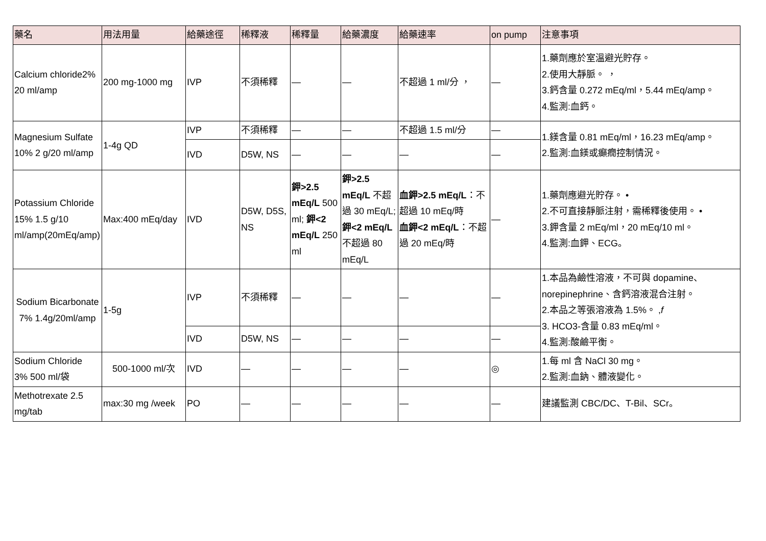| 藥名 | 用法用量 | 給藥途徑 | 稀釋液 | 稀釋量 | 給藥濃度 | 給藥速率 | on pump | 注意事項 |
| --- | --- | --- | --- | --- | --- | --- | --- | --- |
| Calcium chloride2% 20 ml/amp | 200 mg-1000 mg | IVP | 不須稀釋 | — | — | 不超過 1 ml/分 ， | — | 1.藥劑應於室溫避光貯存。 2.使用大靜脈。 ， 3.鈣含量 0.272 mEq/ml，5.44 mEq/amp。 4.監測:血鈣。 |
| Magnesium Sulfate 10% 2 g/20 ml/amp | 1-4g QD | IVP | 不須稀釋 | — | — | 不超過 1.5 ml/分 | — | 1.鎂含量 0.81 mEq/ml，16.23 mEq/amp。 2.監測:血鎂或癲癇控制情況。 |
| | | IVD | D5W, NS | — | — | — | — | |
| Potassium Chloride 15% 1.5 g/10 ml/amp(20mEq/amp) | Max:400 mEq/day | IVD | D5W, D5S, NS | 鉀>2.5 mEq/L 500 ml; 鉀<2 mEq/L 250 ml | 鉀>2.5 mEq/L 不超過 30 mEq/L; 鉀<2 mEq/L 不超過 80 mEq/L | 血鉀>2.5 mEq/L ：不超過 10 mEq/時 血鉀<2 mEq/L ：不超過 20 mEq/時 | — | 1.藥劑應避光貯存。 • 2.不可直接靜脈注射，需稀釋後使用。 • 3.鉀含量 2 mEq/ml，20 mEq/10 ml。 4.監測:血鉀、ECG。 |
| Sodium Bicarbonate 7% 1.4g/20ml/amp | 1-5g | IVP | 不須稀釋 | — | — | — | — | 1.本品為鹼性溶液，不可與 dopamine、norepinephrine、含鈣溶液混合注射。 2.本品之等張溶液為 1.5%。 , f 3. HCO3-含量 0.83 mEq/ml。 4.監測:酸鹼平衡。 |
| | | IVD | D5W, NS | — | — | — | — | |
| Sodium Chloride 3% 500 ml/袋 | 500-1000 ml/次 | IVD | — | — | — | — | ◎ | 1.每 ml 含 NaCl 30 mg。 2.監測:血鈉、體液變化。 |
| Methotrexate 2.5 mg/tab | max:30 mg /week | PO | — | — | — | — | — | 建議監測 CBC/DC、T-Bil、SCr。 |